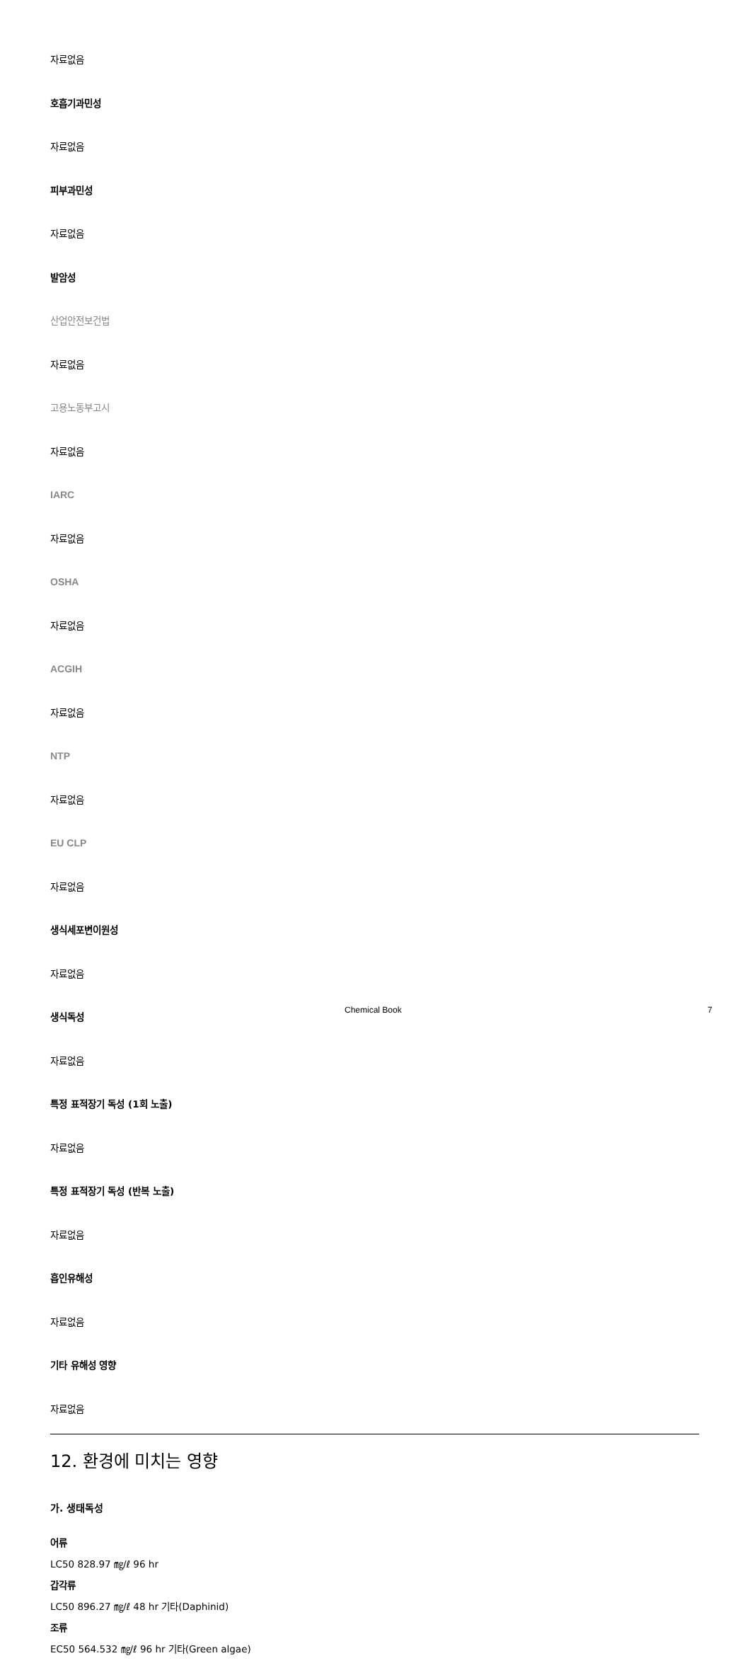자료없음
호흡기과민성
자료없음
피부과민성
자료없음
발암성
산업안전보건법
자료없음
고용노동부고시
자료없음
IARC
자료없음
OSHA
자료없음
ACGIH
자료없음
NTP
자료없음
EU CLP
자료없음
생식세포변이원성
자료없음
생식독성
자료없음
특정 표적장기 독성 (1회 노출)
자료없음
특정 표적장기 독성 (반복 노출)
자료없음
흡인유해성
자료없음
기타 유해성 영향
자료없음
12. 환경에 미치는 영향
가. 생태독성
어류
LC50 828.97 ㎎/ℓ 96 hr
갑각류
LC50 896.27 ㎎/ℓ 48 hr 기타(Daphinid)
조류
EC50 564.532 ㎎/ℓ 96 hr 기타(Green algae)
Chemical Book 7